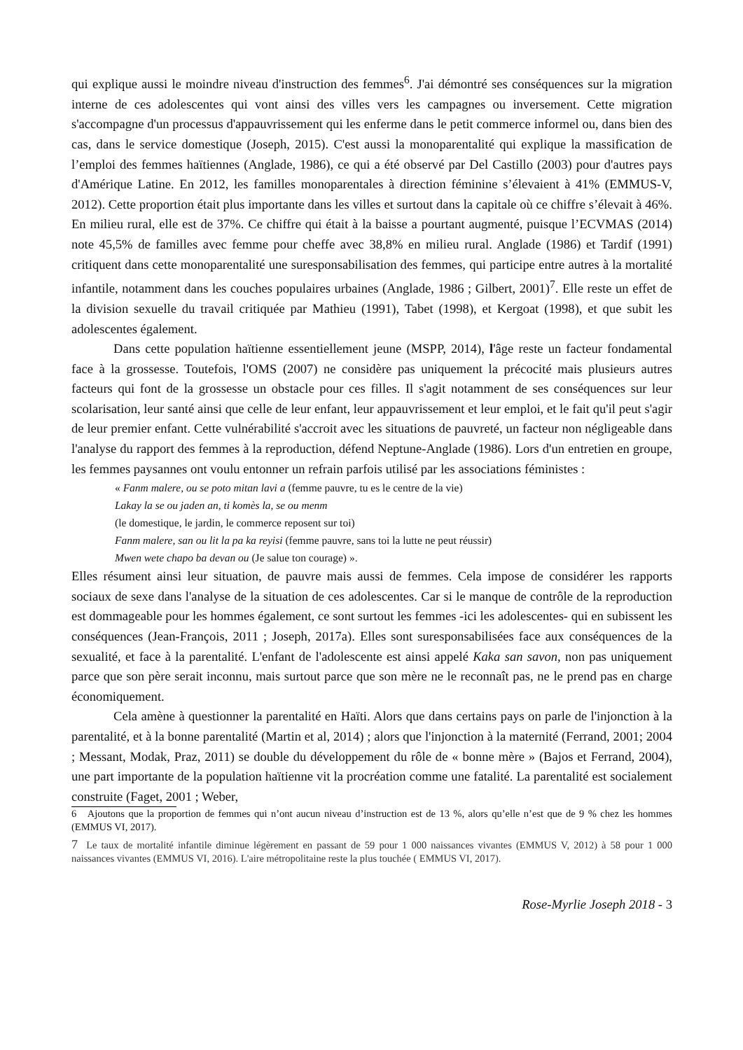qui explique aussi le moindre niveau d'instruction des femmes<sup>6</sup>. J'ai démontré ses conséquences sur la migration interne de ces adolescentes qui vont ainsi des villes vers les campagnes ou inversement. Cette migration s'accompagne d'un processus d'appauvrissement qui les enferme dans le petit commerce informel ou, dans bien des cas, dans le service domestique (Joseph, 2015). C'est aussi la monoparentalité qui explique la massification de l’emploi des femmes haïtiennes (Anglade, 1986), ce qui a été observé par Del Castillo (2003) pour d'autres pays d'Amérique Latine. En 2012, les familles monoparentales à direction féminine s’élevaient à 41% (EMMUS-V, 2012). Cette proportion était plus importante dans les villes et surtout dans la capitale où ce chiffre s’élevait à 46%. En milieu rural, elle est de 37%. Ce chiffre qui était à la baisse a pourtant augmenté, puisque l’ECVMAS (2014) note 45,5% de familles avec femme pour cheffe avec 38,8% en milieu rural. Anglade (1986) et Tardif (1991) critiquent dans cette monoparentalité une suresponsabilisation des femmes, qui participe entre autres à la mortalité infantile, notamment dans les couches populaires urbaines (Anglade, 1986 ; Gilbert, 2001)<sup>7</sup>. Elle reste un effet de la division sexuelle du travail critiquée par Mathieu (1991), Tabet (1998), et Kergoat (1998), et que subit les adolescentes également.
Dans cette population haïtienne essentiellement jeune (MSPP, 2014), l'âge reste un facteur fondamental face à la grossesse. Toutefois, l'OMS (2007) ne considère pas uniquement la précocité mais plusieurs autres facteurs qui font de la grossesse un obstacle pour ces filles. Il s'agit notamment de ses conséquences sur leur scolarisation, leur santé ainsi que celle de leur enfant, leur appauvrissement et leur emploi, et le fait qu'il peut s'agir de leur premier enfant. Cette vulnérabilité s'accroit avec les situations de pauvreté, un facteur non négligeable dans l'analyse du rapport des femmes à la reproduction, défend Neptune-Anglade (1986). Lors d'un entretien en groupe, les femmes paysannes ont voulu entonner un refrain parfois utilisé par les associations féministes :
« Fanm malere, ou se poto mitan lavi a (femme pauvre, tu es le centre de la vie)
Lakay la se ou jaden an, ti komès la, se ou menm
(le domestique, le jardin, le commerce reposent sur toi)
Fanm malere, san ou lit la pa ka reyisi (femme pauvre, sans toi la lutte ne peut réussir)
Mwen wete chapo ba devan ou (Je salue ton courage) ».
Elles résument ainsi leur situation, de pauvre mais aussi de femmes. Cela impose de considérer les rapports sociaux de sexe dans l'analyse de la situation de ces adolescentes. Car si le manque de contrôle de la reproduction est dommageable pour les hommes également, ce sont surtout les femmes -ici les adolescentes- qui en subissent les conséquences (Jean-François, 2011 ; Joseph, 2017a). Elles sont suresponsabilisées face aux conséquences de la sexualité, et face à la parentalité. L'enfant de l'adolescente est ainsi appelé Kaka san savon, non pas uniquement parce que son père serait inconnu, mais surtout parce que son mère ne le reconnaît pas, ne le prend pas en charge économiquement.
Cela amène à questionner la parentalité en Haïti. Alors que dans certains pays on parle de l'injonction à la parentalité, et à la bonne parentalité (Martin et al, 2014) ; alors que l'injonction à la maternité (Ferrand, 2001; 2004 ; Messant, Modak, Praz, 2011) se double du développement du rôle de « bonne mère » (Bajos et Ferrand, 2004), une part importante de la population haïtienne vit la procréation comme une fatalité. La parentalité est socialement construite (Faget, 2001 ; Weber,
6 Ajoutons que la proportion de femmes qui n’ont aucun niveau d’instruction est de 13 %, alors qu’elle n’est que de 9 % chez les hommes (EMMUS VI, 2017).
7 Le taux de mortalité infantile diminue légèrement en passant de 59 pour 1 000 naissances vivantes (EMMUS V, 2012) à 58 pour 1 000 naissances vivantes (EMMUS VI, 2016). L'aire métropolitaine reste la plus touchée ( EMMUS VI, 2017).
Rose-Myrlie Joseph 2018 - 3